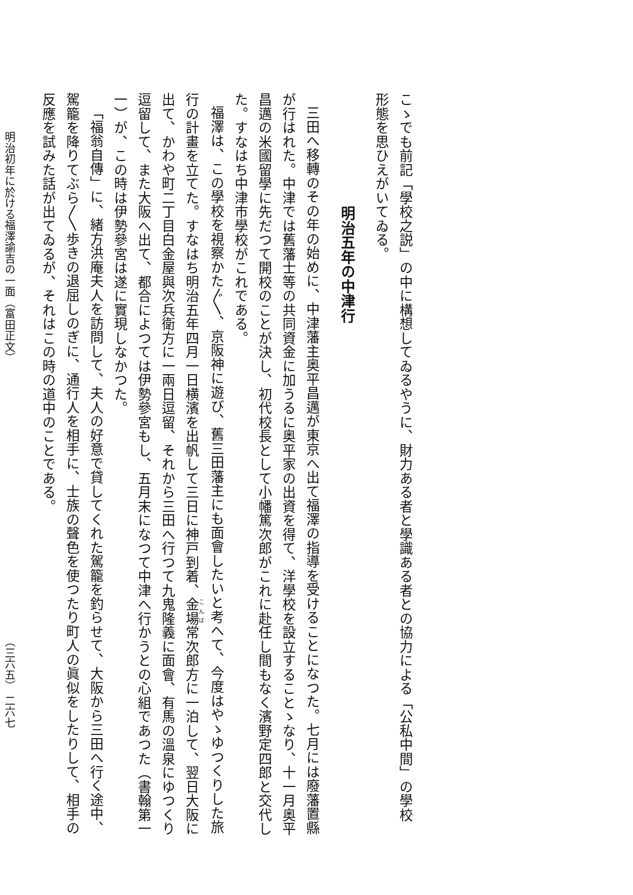こゝでも前記「學校之説」の中に構想してゐるやうに、財力ある者と學識ある者との協力による「公私中間」の學校
形態を思ひえがいてゐる。
明治五年の中津行
三田へ移轉のその年の始めに、中津藩主奥平昌邁が東京へ出て福澤の指導を受けることになつた。七月には廢藩置縣
が行はれた。中津では舊藩士等の共同資金に加うるに奥平家の出資を得て、洋學校を設立することゝなり、十一月奥平
昌邁の米國留學に先だつて開校のことが決し、初代校長として小幡篤次郎がこれに赴任し間もなく濱野定四郎と交代し
た。すなはち中津市學校がこれである。
福澤は、この學校を視察かた〴〵、京阪神に遊び、舊三田藩主にも面會したいと考へて、今度はやゝゆつくりした旅
行の計畫を立てた。すなはち明治五年四月一日横濱を出帆して三日に神戸到着、金場常次郎方に一泊して、翌日大阪に
出て、かわや町二丁目白金屋與次兵衛方に一兩日逗留、それから三田へ行つて九鬼隆義に面會、有馬の溫泉にゆつくり
逗留して、また大阪へ出て、都合によつては伊勢參宮もし、五月末になつて中津へ行かうとの心組であつた（書翰第一
一）が、この時は伊勢參宮は遂に實現しなかつた。
「福翁自傳」に、緒方洪庵夫人を訪問して、夫人の好意で貸してくれた駕籠を釣らせて、大阪から三田へ行く途中、
駕籠を降りてぶら〳〵歩きの退屈しのぎに、通行人を相手に、士族の聲色を使つたり町人の眞似をしたりして、相手の
反應を試みた話が出てゐるが、それはこの時の道中のことである。
明治初年に於ける福澤諭吉の一面（富田正文） （三六五） 二六七